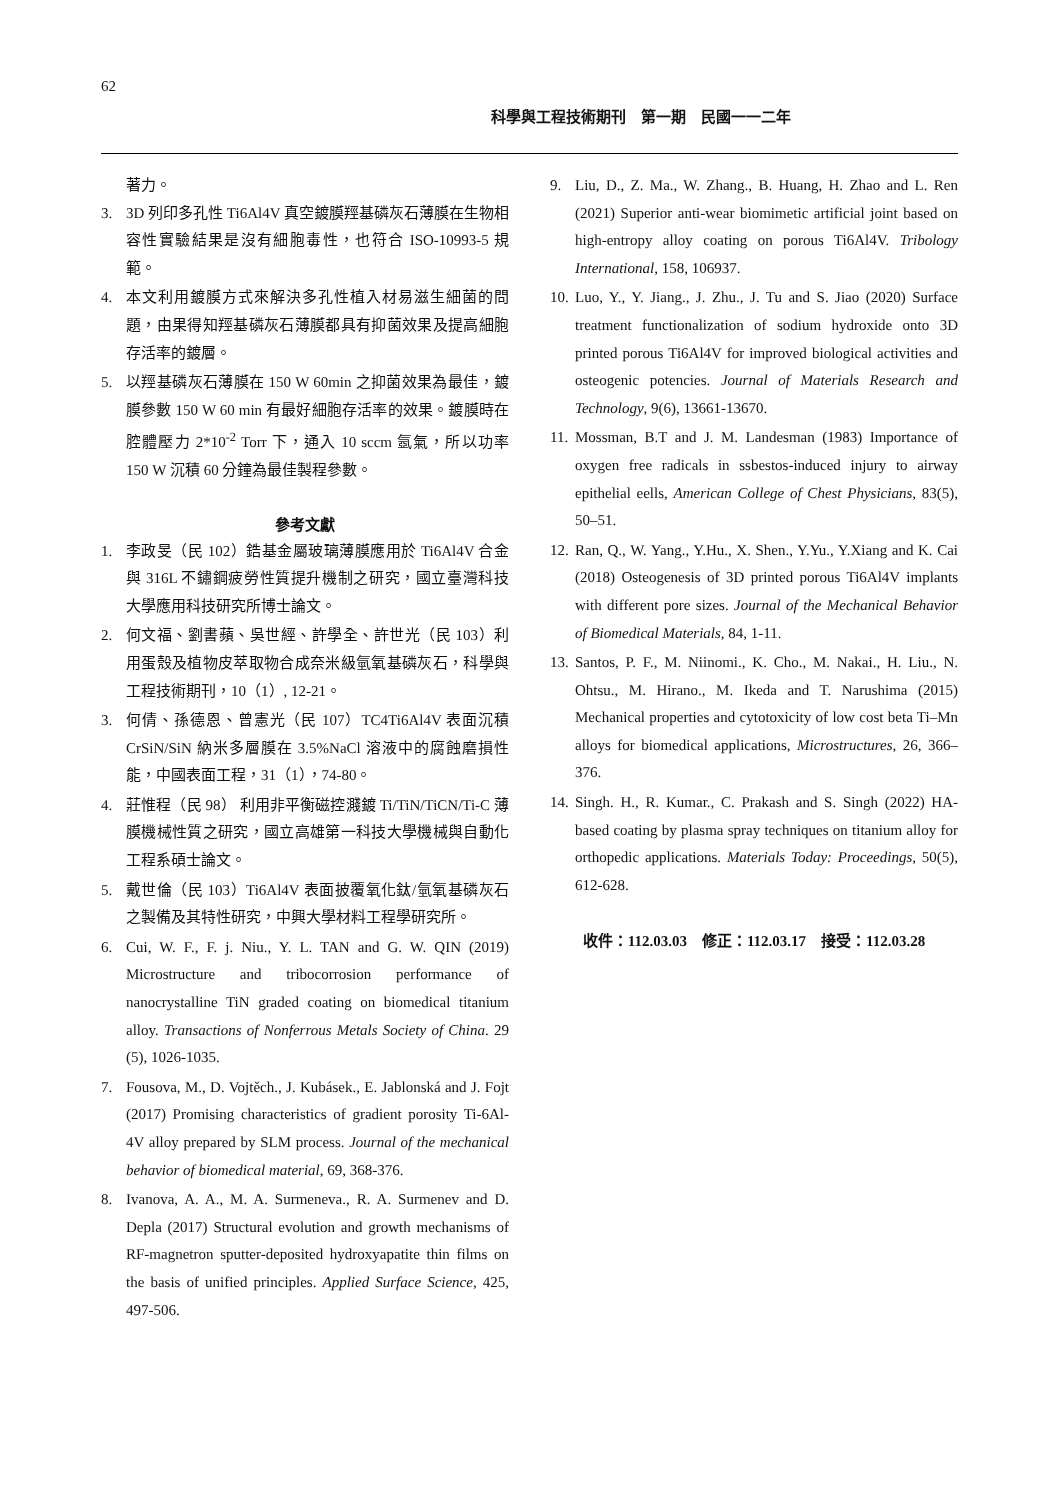62
科學與工程技術期刊　第一期　民國一一二年
著力。
3. 3D 列印多孔性 Ti6Al4V 真空鍍膜羥基磷灰石薄膜在生物相容性實驗結果是沒有細胞毒性，也符合 ISO-10993-5 規範。
4. 本文利用鍍膜方式來解決多孔性植入材易滋生細菌的問題，由果得知羥基磷灰石薄膜都具有抑菌效果及提高細胞存活率的鍍層。
5. 以羥基磷灰石薄膜在 150 W 60min 之抑菌效果為最佳，鍍膜參數 150 W 60 min 有最好細胞存活率的效果。鍍膜時在腔體壓力 2*10<sup>-2</sup> Torr 下，通入 10 sccm 氬氣，所以功率 150 W 沉積 60 分鐘為最佳製程參數。
參考文獻
1. 李政旻（民 102）鋯基金屬玻璃薄膜應用於 Ti6Al4V 合金與 316L 不鏽鋼疲勞性質提升機制之研究，國立臺灣科技大學應用科技研究所博士論文。
2. 何文福、劉書蘋、吳世經、許學全、許世光（民 103）利用蛋殼及植物皮萃取物合成奈米級氫氧基磷灰石，科學與工程技術期刊，10（1）, 12-21。
3. 何倩、孫德恩、曾憲光（民 107）TC4Ti6Al4V 表面沉積 CrSiN/SiN 納米多層膜在 3.5%NaCl 溶液中的腐蝕磨損性能，中國表面工程，31（1），74-80。
4. 莊惟程（民 98） 利用非平衡磁控濺鍍 Ti/TiN/TiCN/Ti-C 薄膜機械性質之研究，國立高雄第一科技大學機械與自動化工程系碩士論文。
5. 戴世倫（民 103）Ti6Al4V 表面披覆氧化鈦/氫氧基磷灰石之製備及其特性研究，中興大學材料工程學研究所。
6. Cui, W. F., F. j. Niu., Y. L. TAN and G. W. QIN (2019) Microstructure and tribocorrosion performance of nanocrystalline TiN graded coating on biomedical titanium alloy. Transactions of Nonferrous Metals Society of China. 29 (5), 1026-1035.
7. Fousova, M., D. Vojtěch., J. Kubásek., E. Jablonská and J. Fojt (2017) Promising characteristics of gradient porosity Ti-6Al-4V alloy prepared by SLM process. Journal of the mechanical behavior of biomedical material, 69, 368-376.
8. Ivanova, A. A., M. A. Surmeneva., R. A. Surmenev and D. Depla (2017) Structural evolution and growth mechanisms of RF-magnetron sputter-deposited hydroxyapatite thin films on the basis of unified principles. Applied Surface Science, 425, 497-506.
9. Liu, D., Z. Ma., W. Zhang., B. Huang, H. Zhao and L. Ren (2021) Superior anti-wear biomimetic artificial joint based on high-entropy alloy coating on porous Ti6Al4V. Tribology International, 158, 106937.
10. Luo, Y., Y. Jiang., J. Zhu., J. Tu and S. Jiao (2020) Surface treatment functionalization of sodium hydroxide onto 3D printed porous Ti6Al4V for improved biological activities and osteogenic potencies. Journal of Materials Research and Technology, 9(6), 13661-13670.
11. Mossman, B.T and J. M. Landesman (1983) Importance of oxygen free radicals in ssbestos-induced injury to airway epithelial eells, American College of Chest Physicians, 83(5), 50–51.
12. Ran, Q., W. Yang., Y.Hu., X. Shen., Y.Yu., Y.Xiang and K. Cai (2018) Osteogenesis of 3D printed porous Ti6Al4V implants with different pore sizes. Journal of the Mechanical Behavior of Biomedical Materials, 84, 1-11.
13. Santos, P. F., M. Niinomi., K. Cho., M. Nakai., H. Liu., N. Ohtsu., M. Hirano., M. Ikeda and T. Narushima (2015) Mechanical properties and cytotoxicity of low cost beta Ti–Mn alloys for biomedical applications, Microstructures, 26, 366–376.
14. Singh. H., R. Kumar., C. Prakash and S. Singh (2022) HA-based coating by plasma spray techniques on titanium alloy for orthopedic applications. Materials Today: Proceedings, 50(5), 612-628.
收件：112.03.03　修正：112.03.17　接受：112.03.28